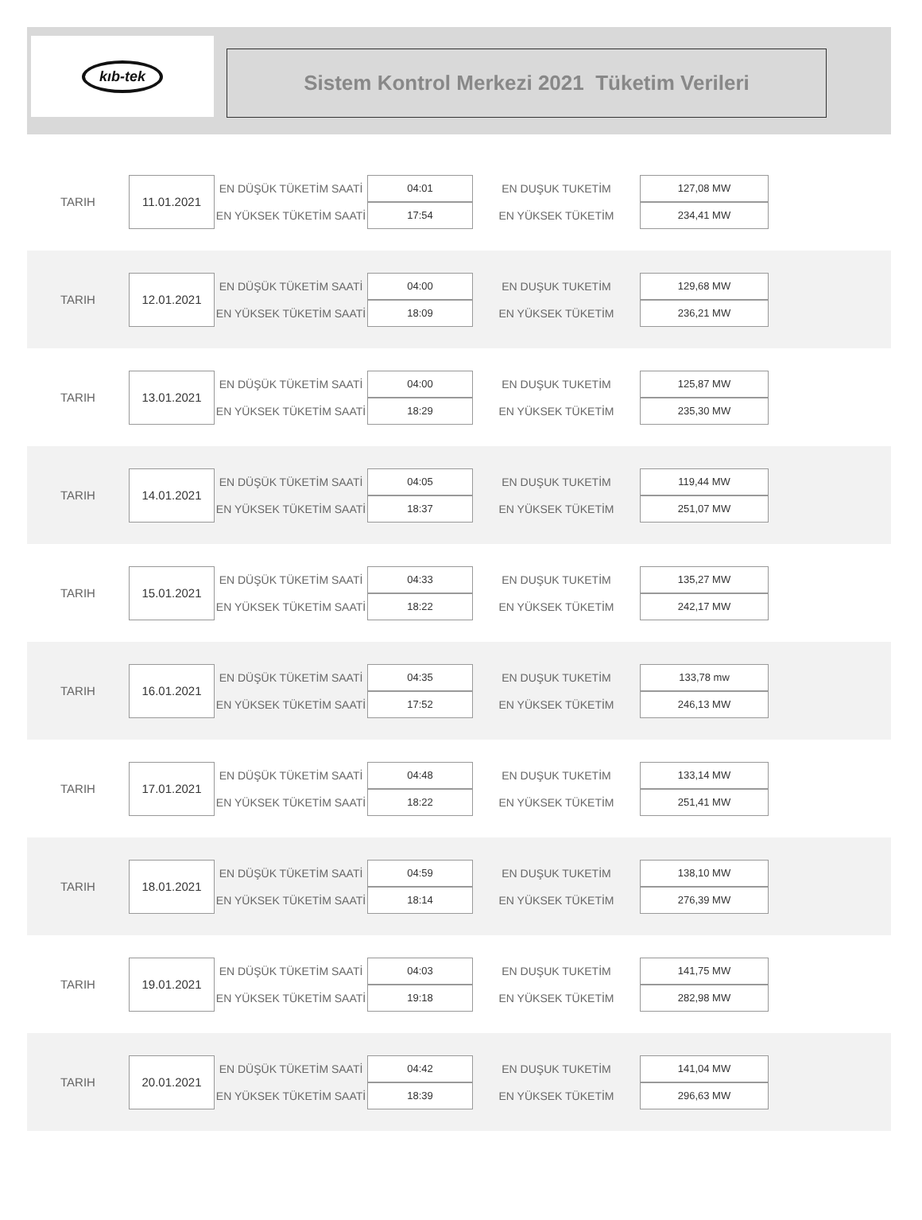kıb-tek
Sistem Kontrol Merkezi 2021 Tüketim Verileri
| TARIH | 11.01.2021 | EN DÜŞÜK TÜKETİM SAATİ | 04:01 | EN DUŞUK TUKETİM | 127,08 MW |
| | | EN YÜKSEK TÜKETİM SAATİ | 17:54 | EN YÜKSEK TÜKETİM | 234,41 MW |
| TARIH | 12.01.2021 | EN DÜŞÜK TÜKETİM SAATİ | 04:00 | EN DUŞUK TUKETİM | 129,68 MW |
| | | EN YÜKSEK TÜKETİM SAATİ | 18:09 | EN YÜKSEK TÜKETİM | 236,21 MW |
| TARIH | 13.01.2021 | EN DÜŞÜK TÜKETİM SAATİ | 04:00 | EN DUŞUK TUKETİM | 125,87 MW |
| | | EN YÜKSEK TÜKETİM SAATİ | 18:29 | EN YÜKSEK TÜKETİM | 235,30 MW |
| TARIH | 14.01.2021 | EN DÜŞÜK TÜKETİM SAATİ | 04:05 | EN DUŞUK TUKETİM | 119,44 MW |
| | | EN YÜKSEK TÜKETİM SAATİ | 18:37 | EN YÜKSEK TÜKETİM | 251,07 MW |
| TARIH | 15.01.2021 | EN DÜŞÜK TÜKETİM SAATİ | 04:33 | EN DUŞUK TUKETİM | 135,27 MW |
| | | EN YÜKSEK TÜKETİM SAATİ | 18:22 | EN YÜKSEK TÜKETİM | 242,17 MW |
| TARIH | 16.01.2021 | EN DÜŞÜK TÜKETİM SAATİ | 04:35 | EN DUŞUK TUKETİM | 133,78 mw |
| | | EN YÜKSEK TÜKETİM SAATİ | 17:52 | EN YÜKSEK TÜKETİM | 246,13 MW |
| TARIH | 17.01.2021 | EN DÜŞÜK TÜKETİM SAATİ | 04:48 | EN DUŞUK TUKETİM | 133,14 MW |
| | | EN YÜKSEK TÜKETİM SAATİ | 18:22 | EN YÜKSEK TÜKETİM | 251,41 MW |
| TARIH | 18.01.2021 | EN DÜŞÜK TÜKETİM SAATİ | 04:59 | EN DUŞUK TUKETİM | 138,10 MW |
| | | EN YÜKSEK TÜKETİM SAATİ | 18:14 | EN YÜKSEK TÜKETİM | 276,39 MW |
| TARIH | 19.01.2021 | EN DÜŞÜK TÜKETİM SAATİ | 04:03 | EN DUŞUK TUKETİM | 141,75 MW |
| | | EN YÜKSEK TÜKETİM SAATİ | 19:18 | EN YÜKSEK TÜKETİM | 282,98 MW |
| TARIH | 20.01.2021 | EN DÜŞÜK TÜKETİM SAATİ | 04:42 | EN DUŞUK TUKETİM | 141,04 MW |
| | | EN YÜKSEK TÜKETİM SAATİ | 18:39 | EN YÜKSEK TÜKETİM | 296,63 MW |